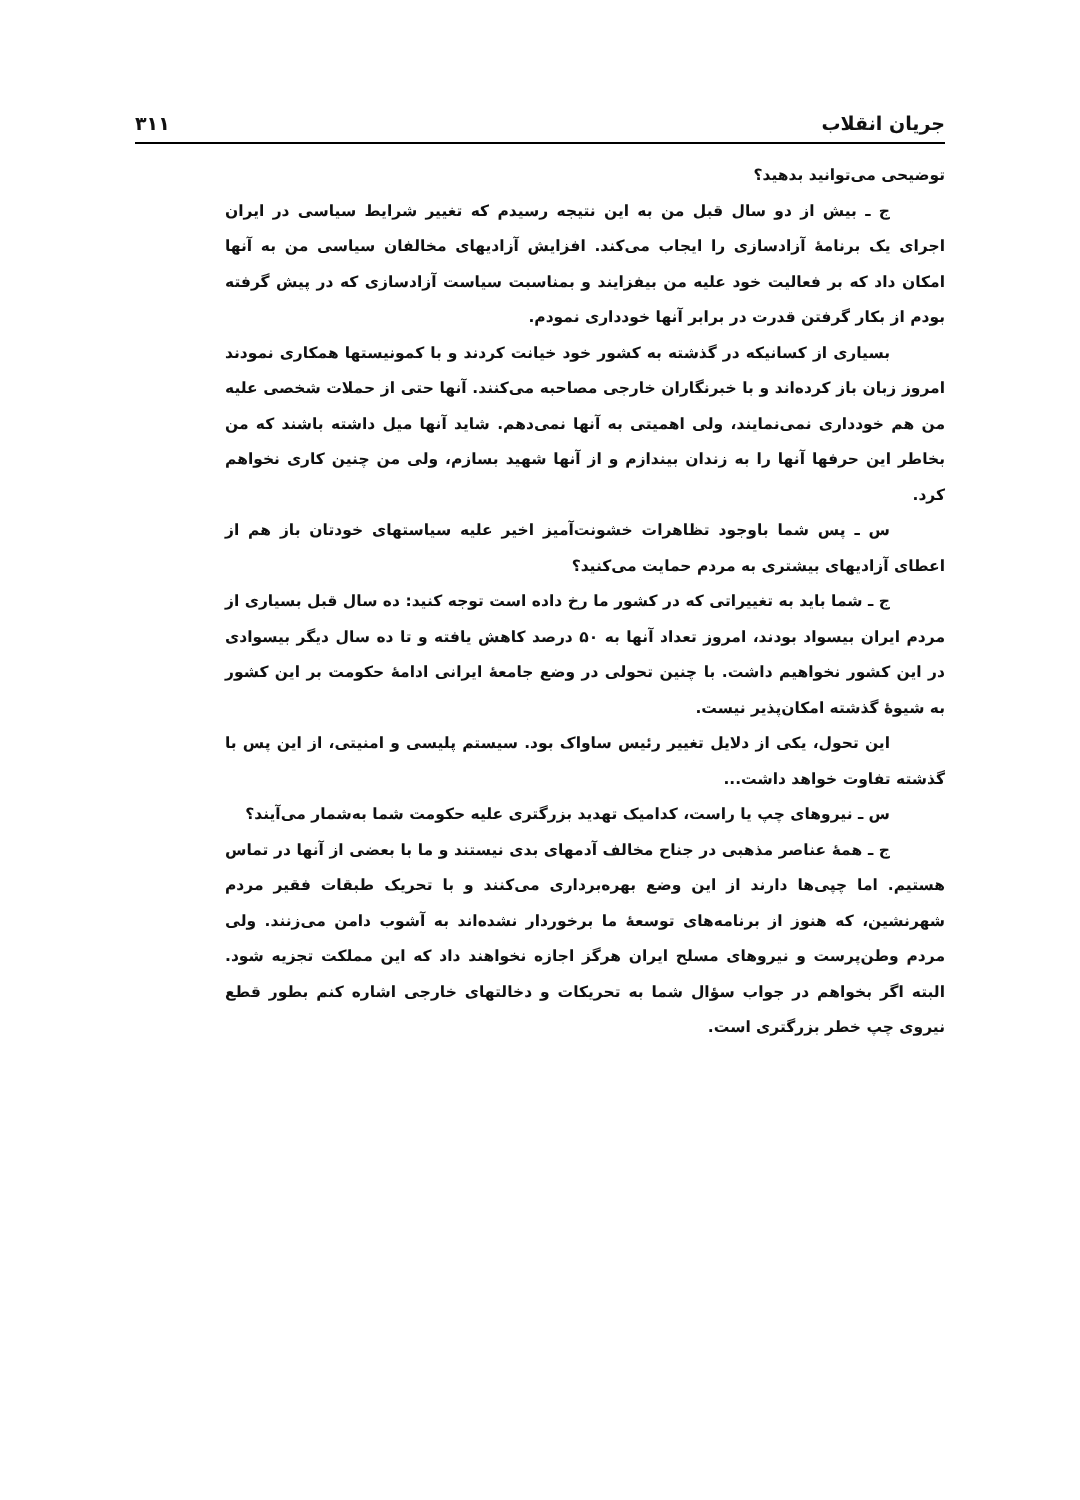جریان انقلاب ۳۱۱
توضیحی می‌توانید بدهید؟
ج ـ بیش از دو سال قبل من به این نتیجه رسیدم که تغییر شرایط سیاسی در ایران اجرای یک برنامهٔ آزادسازی را ایجاب می‌کند. افزایش آزادیهای مخالفان سیاسی من به آنها امکان داد که بر فعالیت خود علیه من بیفزایند و بمناسبت سیاست آزادسازی که در پیش گرفته بودم از بکار گرفتن قدرت در برابر آنها خودداری نمودم.
بسیاری از کسانیکه در گذشته به کشور خود خیانت کردند و با کمونیستها همکاری نمودند امروز زبان باز کرده‌اند و با خبرنگاران خارجی مصاحبه می‌کنند. آنها حتی از حملات شخصی علیه من هم خودداری نمی‌نمایند، ولی اهمیتی به آنها نمی‌دهم. شاید آنها میل داشته باشند که من بخاطر این حرفها آنها را به زندان بیندازم و از آنها شهید بسازم، ولی من چنین کاری نخواهم کرد.
س ـ پس شما باوجود تظاهرات خشونت‌آمیز اخیر علیه سیاستهای خودتان باز هم از اعطای آزادیهای بیشتری به مردم حمایت می‌کنید؟
ج ـ شما باید به تغییراتی که در کشور ما رخ داده است توجه کنید: ده سال قبل بسیاری از مردم ایران بیسواد بودند، امروز تعداد آنها به ۵۰ درصد کاهش یافته و تا ده سال دیگر بیسوادی در این کشور نخواهیم داشت. با چنین تحولی در وضع جامعهٔ ایرانی ادامهٔ حکومت بر این کشور به شیوهٔ گذشته امکان‌پذیر نیست.
این تحول، یکی از دلایل تغییر رئیس ساواک بود. سیستم پلیسی و امنیتی، از این پس با گذشته تفاوت خواهد داشت...
س ـ نیروهای چپ یا راست، کدامیک تهدید بزرگتری علیه حکومت شما به‌شمار می‌آیند؟
ج ـ همهٔ عناصر مذهبی در جناح مخالف آدمهای بدی نیستند و ما با بعضی از آنها در تماس هستیم. اما چپی‌ها دارند از این وضع بهره‌برداری می‌کنند و با تحریک طبقات فقیر مردم شهرنشین، که هنوز از برنامه‌های توسعهٔ ما برخوردار نشده‌اند به آشوب دامن می‌زنند. ولی مردم وطن‌پرست و نیروهای مسلح ایران هرگز اجازه نخواهند داد که این مملکت تجزیه شود. البته اگر بخواهم در جواب سؤال شما به تحریکات و دخالتهای خارجی اشاره کنم بطور قطع نیروی چپ خطر بزرگتری است.